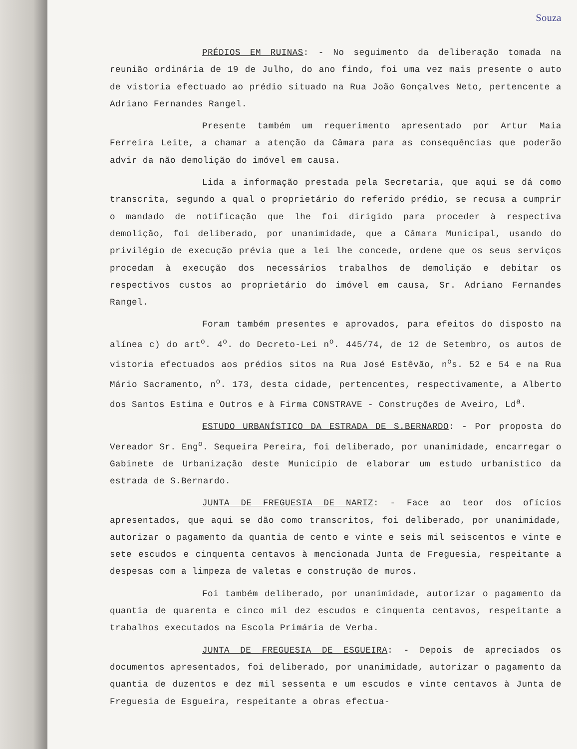Souza
PRÉDIOS EM RUINAS: - No seguimento da deliberação tomada na reunião ordinária de 19 de Julho, do ano findo, foi uma vez mais presente o auto de vistoria efectuado ao prédio situado na Rua João Gonçalves Neto, pertencente a Adriano Fernandes Rangel.
Presente também um requerimento apresentado por Artur Maia Ferreira Leite, a chamar a atenção da Câmara para as consequências que poderão advir da não demolição do imóvel em causa.
Lida a informação prestada pela Secretaria, que aqui se dá como transcrita, segundo a qual o proprietário do referido prédio, se recusa a cumprir o mandado de notificação que lhe foi dirigido para proceder à respectiva demolição, foi deliberado, por unanimidade, que a Câmara Municipal, usando do privilégio de execução prévia que a lei lhe concede, ordene que os seus serviços procedam à execução dos necessários trabalhos de demolição e debitar os respectivos custos ao proprietário do imóvel em causa, Sr. Adriano Fernandes Rangel.
Foram também presentes e aprovados, para efeitos do disposto na alínea c) do art<sup>o</sup>. 4<sup>o</sup>. do Decreto-Lei n<sup>o</sup>. 445/74, de 12 de Setembro, os autos de vistoria efectuados aos prédios sitos na Rua José Estêvão, n<sup>o</sup>s. 52 e 54 e na Rua Mário Sacramento, n<sup>o</sup>. 173, desta cidade, pertencentes, respectivamente, a Alberto dos Santos Estima e Outros e à Firma CONSTRAVE - Construções de Aveiro, Ld<sup>a</sup>.
ESTUDO URBANÍSTICO DA ESTRADA DE S.BERNARDO: - Por proposta do Vereador Sr. Eng<sup>o</sup>. Sequeira Pereira, foi deliberado, por unanimidade, encarregar o Gabinete de Urbanização deste Município de elaborar um estudo urbanístico da estrada de S.Bernardo.
JUNTA DE FREGUESIA DE NARIZ: - Face ao teor dos ofícios apresentados, que aqui se dão como transcritos, foi deliberado, por unanimidade, autorizar o pagamento da quantia de cento e vinte e seis mil seiscentos e vinte e sete escudos e cinquenta centavos à mencionada Junta de Freguesia, respeitante a despesas com a limpeza de valetas e construção de muros.
Foi também deliberado, por unanimidade, autorizar o pagamento da quantia de quarenta e cinco mil dez escudos e cinquenta centavos, respeitante a trabalhos executados na Escola Primária de Verba.
JUNTA DE FREGUESIA DE ESGUEIRA: - Depois de apreciados os documentos apresentados, foi deliberado, por unanimidade, autorizar o pagamento da quantia de duzentos e dez mil sessenta e um escudos e vinte centavos à Junta de Freguesia de Esgueira, respeitante a obras efectua-